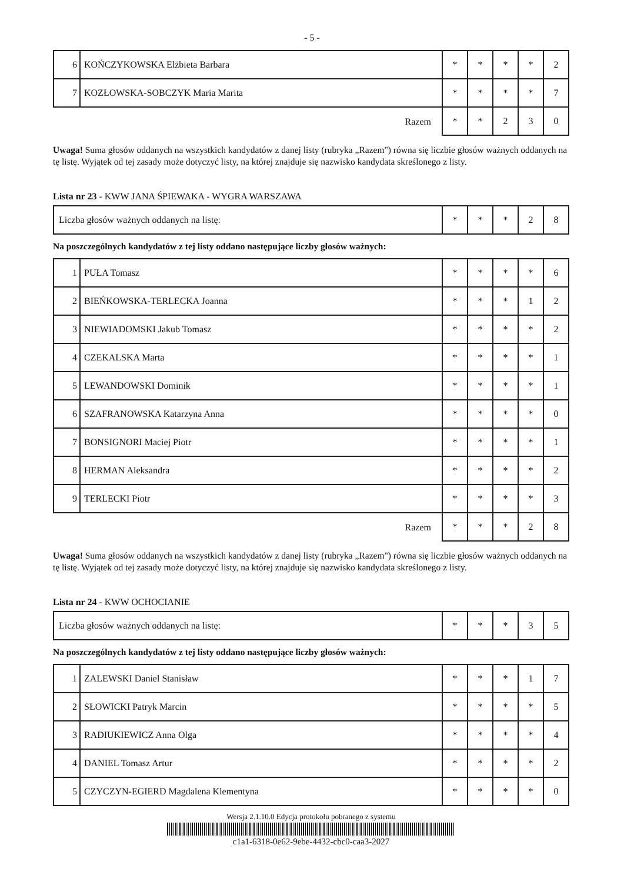- 5 -
| 6 | KOŃCZYKOWSKA Elżbieta Barbara | * | * | * | * | 2 |
| 7 | KOZŁOWSKA-SOBCZYK Maria Marita | * | * | * | * | 7 |
| Razem | | * | * | 2 | 3 | 0 |
Uwaga! Suma głosów oddanych na wszystkich kandydatów z danej listy (rubryka „Razem") równa się liczbie głosów ważnych oddanych na tę listę. Wyjątek od tej zasady może dotyczyć listy, na której znajduje się nazwisko kandydata skreślonego z listy.
Lista nr 23 - KWW JANA ŚPIEWAKA - WYGRA WARSZAWA
| Liczba głosów ważnych oddanych na listę: | * | * | * | 2 | 8 |
Na poszczególnych kandydatów z tej listy oddano następujące liczby głosów ważnych:
| 1 | PUŁA Tomasz | * | * | * | * | 6 |
| 2 | BIEŃKOWSKA-TERLECKA Joanna | * | * | * | 1 | 2 |
| 3 | NIEWIADOMSKI Jakub Tomasz | * | * | * | * | 2 |
| 4 | CZEKALSKA Marta | * | * | * | * | 1 |
| 5 | LEWANDOWSKI Dominik | * | * | * | * | 1 |
| 6 | SZAFRANOWSKA Katarzyna Anna | * | * | * | * | 0 |
| 7 | BONSIGNORI Maciej Piotr | * | * | * | * | 1 |
| 8 | HERMAN Aleksandra | * | * | * | * | 2 |
| 9 | TERLECKI Piotr | * | * | * | * | 3 |
| Razem | | * | * | * | 2 | 8 |
Uwaga! Suma głosów oddanych na wszystkich kandydatów z danej listy (rubryka „Razem") równa się liczbie głosów ważnych oddanych na tę listę. Wyjątek od tej zasady może dotyczyć listy, na której znajduje się nazwisko kandydata skreślonego z listy.
Lista nr 24 - KWW OCHOCIANIE
| Liczba głosów ważnych oddanych na listę: | * | * | * | 3 | 5 |
Na poszczególnych kandydatów z tej listy oddano następujące liczby głosów ważnych:
| 1 | ZALEWSKI Daniel Stanisław | * | * | * | 1 | 7 |
| 2 | SŁOWICKI Patryk Marcin | * | * | * | * | 5 |
| 3 | RADIUKIEWICZ Anna Olga | * | * | * | * | 4 |
| 4 | DANIEL Tomasz Artur | * | * | * | * | 2 |
| 5 | CZYCZYN-EGIERD Magdalena Klementyna | * | * | * | * | 0 |
Wersja 2.1.10.0 Edycja protokołu pobranego z systemu
c1a1-6318-0e62-9ebe-4432-cbc0-caa3-2027